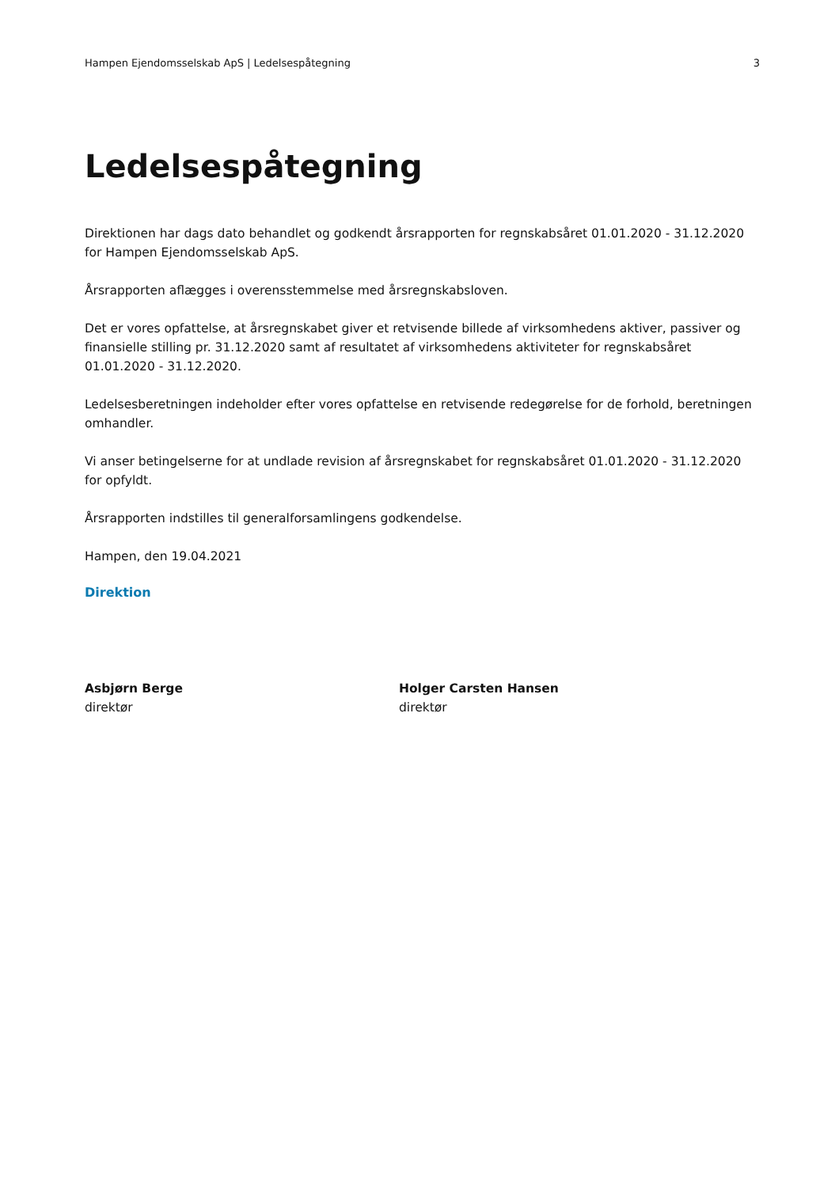Hampen Ejendomsselskab ApS | Ledelsespåtegning 3
Ledelsespåtegning
Direktionen har dags dato behandlet og godkendt årsrapporten for regnskabsåret 01.01.2020 - 31.12.2020 for Hampen Ejendomsselskab ApS.
Årsrapporten aflægges i overensstemmelse med årsregnskabsloven.
Det er vores opfattelse, at årsregnskabet giver et retvisende billede af virksomhedens aktiver, passiver og finansielle stilling pr. 31.12.2020 samt af resultatet af virksomhedens aktiviteter for regnskabsåret 01.01.2020 - 31.12.2020.
Ledelsesberetningen indeholder efter vores opfattelse en retvisende redegørelse for de forhold, beretningen omhandler.
Vi anser betingelserne for at undlade revision af årsregnskabet for regnskabsåret 01.01.2020 - 31.12.2020 for opfyldt.
Årsrapporten indstilles til generalforsamlingens godkendelse.
Hampen, den 19.04.2021
Direktion
Asbjørn Berge
direktør
Holger Carsten Hansen
direktør